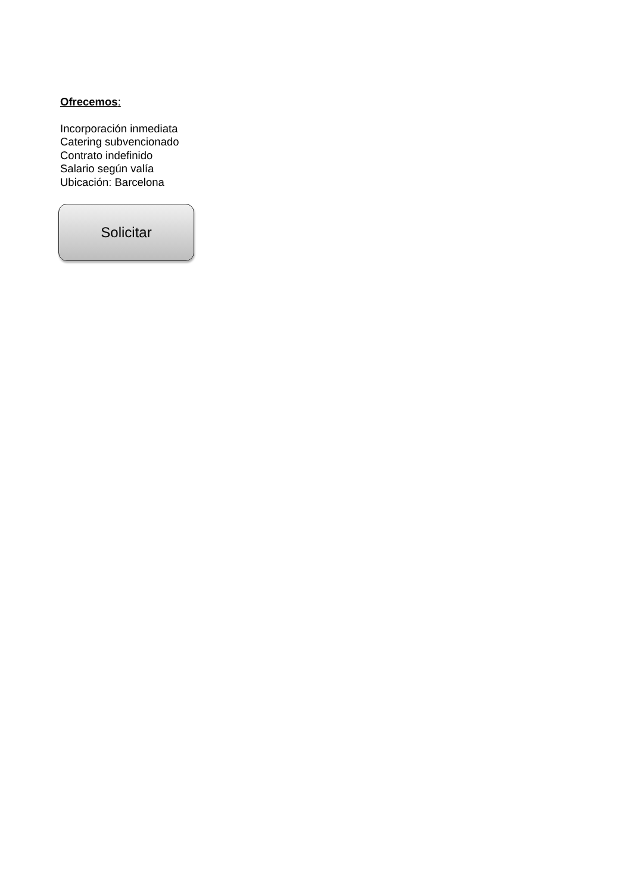Ofrecemos:
Incorporación inmediata
Catering subvencionado
Contrato indefinido
Salario según valía
Ubicación: Barcelona
Solicitar